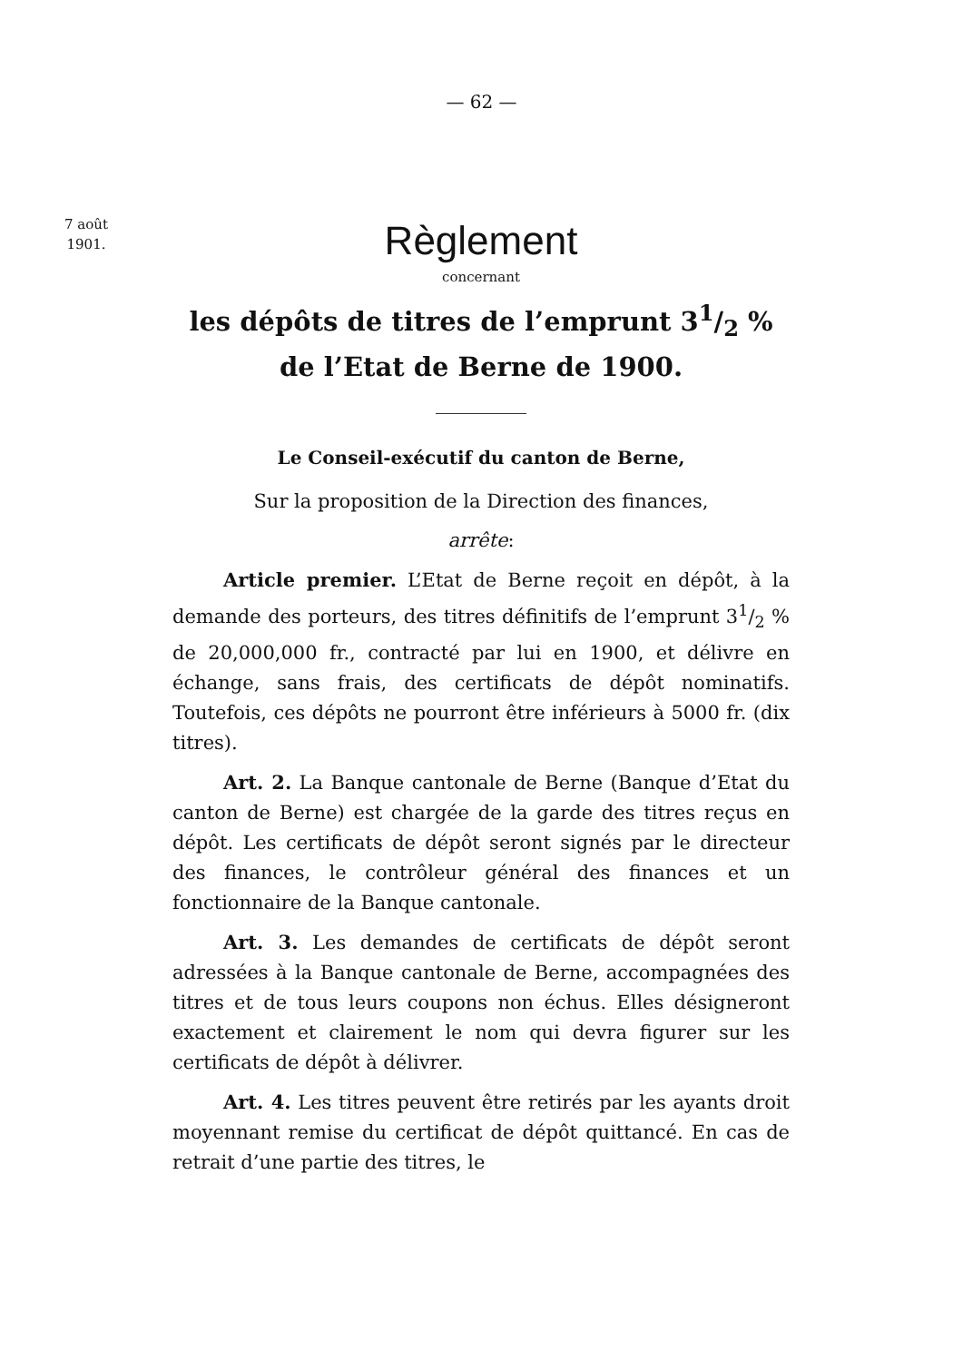— 62 —
7 août
1901.
Règlement
concernant
les dépôts de titres de l’emprunt 31/2 %
de l’Etat de Berne de 1900.
Le Conseil-exécutif du canton de Berne,
Sur la proposition de la Direction des finances,
arrête:
Article premier. L’Etat de Berne reçoit en dépôt, à la demande des porteurs, des titres définitifs de l’emprunt 31/2 % de 20,000,000 fr., contracté par lui en 1900, et délivre en échange, sans frais, des certificats de dépôt nominatifs. Toutefois, ces dépôts ne pourront être inférieurs à 5000 fr. (dix titres).
Art. 2. La Banque cantonale de Berne (Banque d’Etat du canton de Berne) est chargée de la garde des titres reçus en dépôt. Les certificats de dépôt seront signés par le directeur des finances, le contrôleur général des finances et un fonctionnaire de la Banque cantonale.
Art. 3. Les demandes de certificats de dépôt seront adressées à la Banque cantonale de Berne, accompagnées des titres et de tous leurs coupons non échus. Elles désigneront exactement et clairement le nom qui devra figurer sur les certificats de dépôt à délivrer.
Art. 4. Les titres peuvent être retirés par les ayants droit moyennant remise du certificat de dépôt quittancé. En cas de retrait d’une partie des titres, le